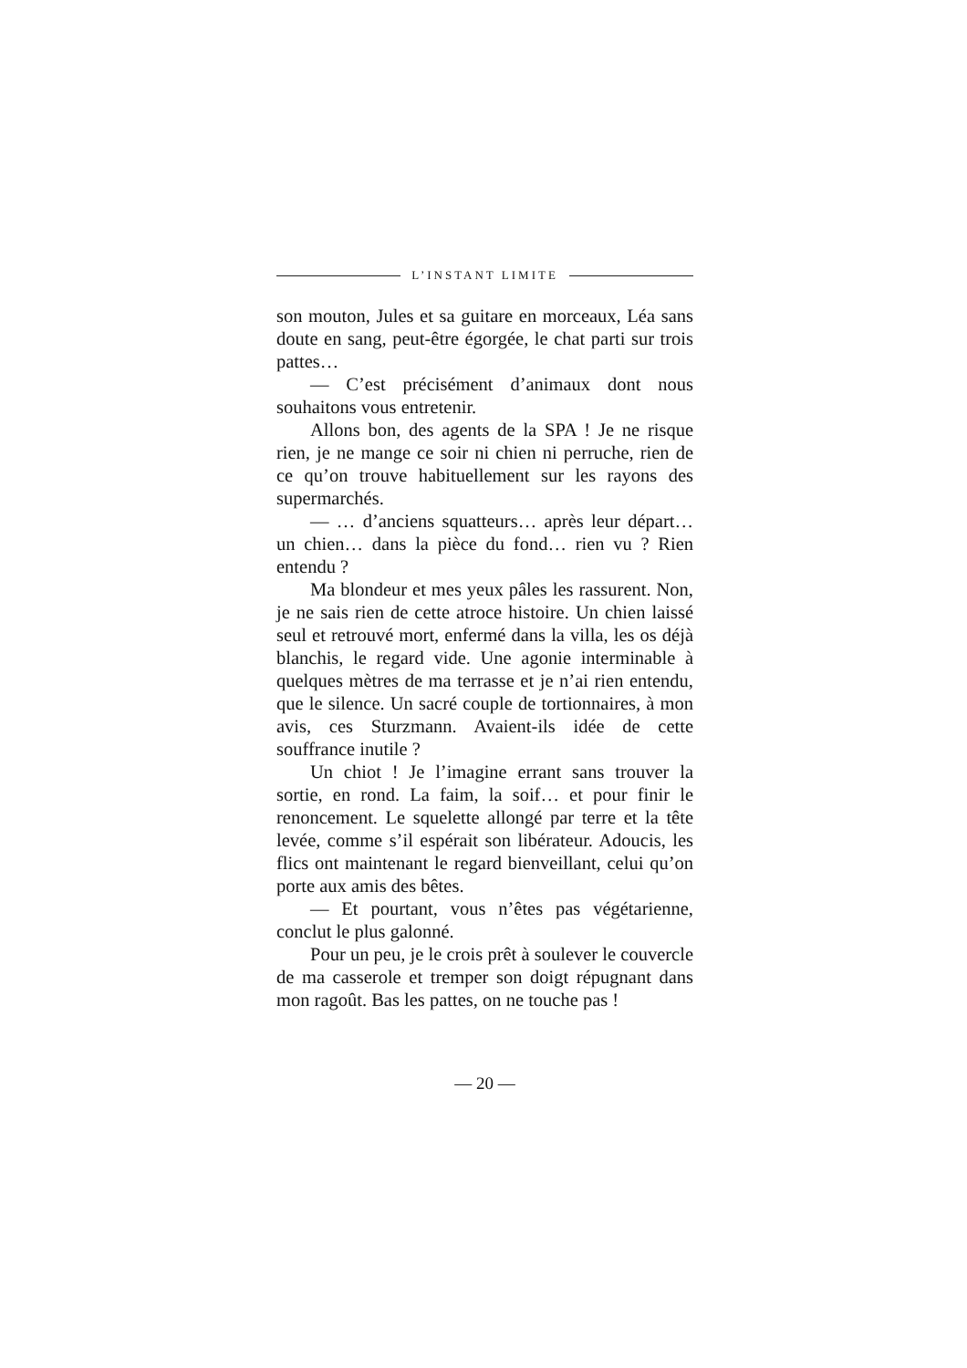L’INSTANT LIMITE
son mouton, Jules et sa guitare en morceaux, Léa sans doute en sang, peut-être égorgée, le chat parti sur trois pattes…
— C’est précisément d’animaux dont nous souhaitons vous entretenir.
Allons bon, des agents de la SPA ! Je ne risque rien, je ne mange ce soir ni chien ni perruche, rien de ce qu’on trouve habituellement sur les rayons des supermarchés.
— … d’anciens squatteurs… après leur départ… un chien… dans la pièce du fond… rien vu ? Rien entendu ?
Ma blondeur et mes yeux pâles les rassurent. Non, je ne sais rien de cette atroce histoire. Un chien laissé seul et retrouvé mort, enfermé dans la villa, les os déjà blanchis, le regard vide. Une agonie interminable à quelques mètres de ma terrasse et je n’ai rien entendu, que le silence. Un sacré couple de tortionnaires, à mon avis, ces Sturzmann. Avaient-ils idée de cette souffrance inutile ?
Un chiot ! Je l’imagine errant sans trouver la sortie, en rond. La faim, la soif… et pour finir le renoncement. Le squelette allongé par terre et la tête levée, comme s’il espérait son libérateur. Adoucis, les flics ont maintenant le regard bienveillant, celui qu’on porte aux amis des bêtes.
— Et pourtant, vous n’êtes pas végétarienne, conclut le plus galonné.
Pour un peu, je le crois prêt à soulever le couvercle de ma casserole et tremper son doigt répugnant dans mon ragoût. Bas les pattes, on ne touche pas !
— 20 —